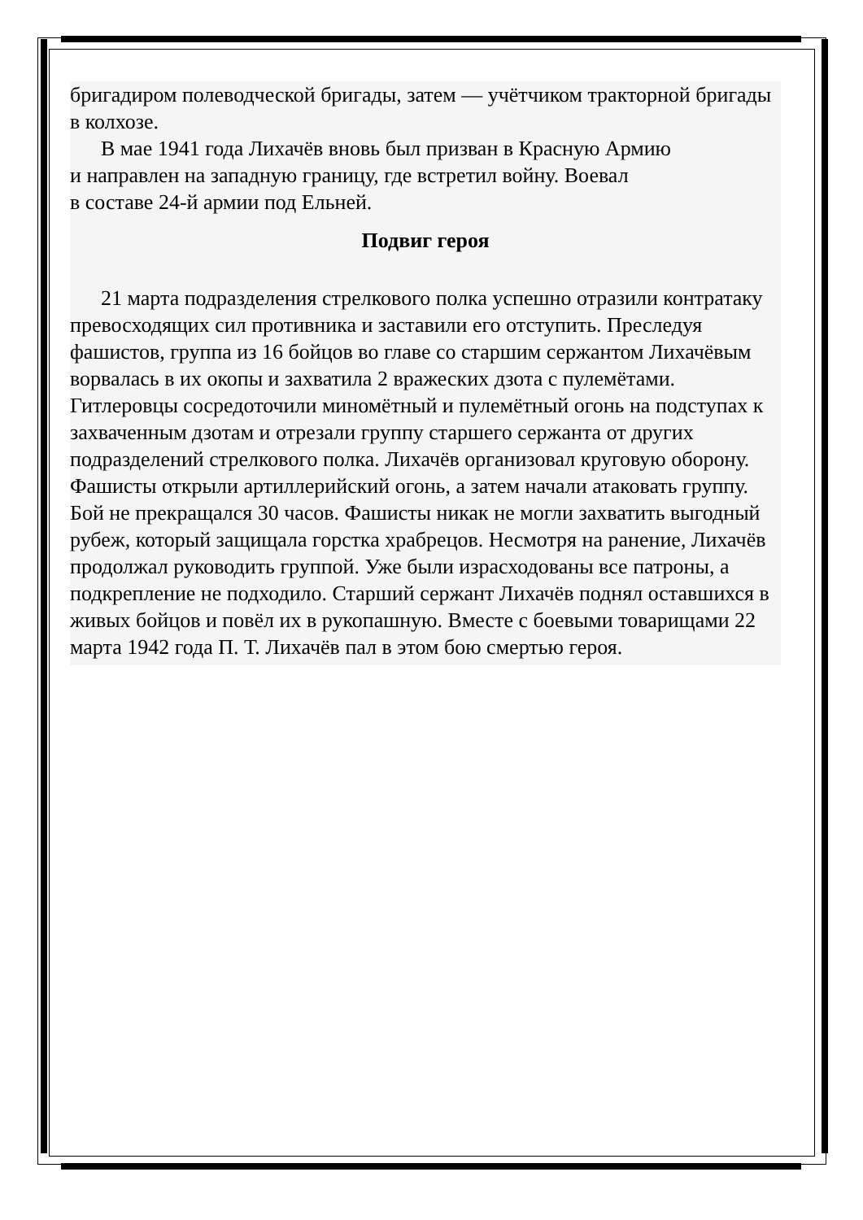бригадиром полеводческой бригады, затем — учётчиком тракторной бригады в колхозе.
В мае 1941 года Лихачёв вновь был призван в Красную Армию
и направлен на западную границу, где встретил войну. Воевал
в составе 24-й армии под Ельней.
Подвиг героя
21 марта подразделения стрелкового полка успешно отразили контратаку превосходящих сил противника и заставили его отступить. Преследуя фашистов, группа из 16 бойцов во главе со старшим сержантом Лихачёвым ворвалась в их окопы и захватила 2 вражеских дзота с пулемётами. Гитлеровцы сосредоточили миномётный и пулемётный огонь на подступах к захваченным дзотам и отрезали группу старшего сержанта от других подразделений стрелкового полка. Лихачёв организовал круговую оборону. Фашисты открыли артиллерийский огонь, а затем начали атаковать группу. Бой не прекращался 30 часов. Фашисты никак не могли захватить выгодный рубеж, который защищала горстка храбрецов. Несмотря на ранение, Лихачёв продолжал руководить группой. Уже были израсходованы все патроны, а подкрепление не подходило. Старший сержант Лихачёв поднял оставшихся в живых бойцов и повёл их в рукопашную. Вместе с боевыми товарищами 22 марта 1942 года П. Т. Лихачёв пал в этом бою смертью героя.